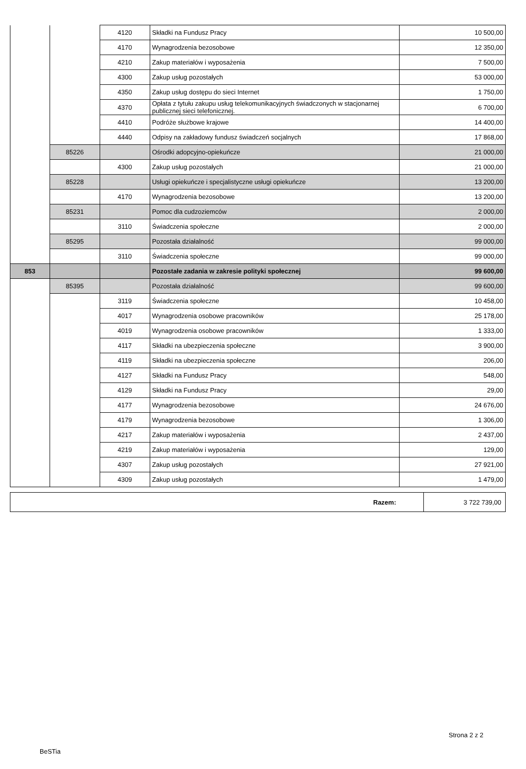| | | 4120 | Składki na Fundusz Pracy | 10 500,00 |
| | | 4170 | Wynagrodzenia bezosobowe | 12 350,00 |
| | | 4210 | Zakup materiałów i wyposażenia | 7 500,00 |
| | | 4300 | Zakup usług pozostałych | 53 000,00 |
| | | 4350 | Zakup usług dostępu do sieci Internet | 1 750,00 |
| | | 4370 | Opłata z tytułu zakupu usług telekomunikacyjnych świadczonych w stacjonarnej publicznej sieci telefonicznej. | 6 700,00 |
| | | 4410 | Podróże służbowe krajowe | 14 400,00 |
| | | 4440 | Odpisy na zakładowy fundusz świadczeń socjalnych | 17 868,00 |
| | 85226 | | Ośrodki adopcyjno-opiekuńcze | 21 000,00 |
| | | 4300 | Zakup usług pozostałych | 21 000,00 |
| | 85228 | | Usługi opiekuńcze i specjalistyczne usługi opiekuńcze | 13 200,00 |
| | | 4170 | Wynagrodzenia bezosobowe | 13 200,00 |
| | 85231 | | Pomoc dla cudzoziemców | 2 000,00 |
| | | 3110 | Świadczenia społeczne | 2 000,00 |
| | 85295 | | Pozostała działalność | 99 000,00 |
| | | 3110 | Świadczenia społeczne | 99 000,00 |
| 853 | | | Pozostałe zadania w zakresie polityki społecznej | 99 600,00 |
| | 85395 | | Pozostała działalność | 99 600,00 |
| | | 3119 | Świadczenia społeczne | 10 458,00 |
| | | 4017 | Wynagrodzenia osobowe pracowników | 25 178,00 |
| | | 4019 | Wynagrodzenia osobowe pracowników | 1 333,00 |
| | | 4117 | Składki na ubezpieczenia społeczne | 3 900,00 |
| | | 4119 | Składki na ubezpieczenia społeczne | 206,00 |
| | | 4127 | Składki na Fundusz Pracy | 548,00 |
| | | 4129 | Składki na Fundusz Pracy | 29,00 |
| | | 4177 | Wynagrodzenia bezosobowe | 24 676,00 |
| | | 4179 | Wynagrodzenia bezosobowe | 1 306,00 |
| | | 4217 | Zakup materiałów i wyposażenia | 2 437,00 |
| | | 4219 | Zakup materiałów i wyposażenia | 129,00 |
| | | 4307 | Zakup usług pozostałych | 27 921,00 |
| | | 4309 | Zakup usług pozostałych | 1 479,00 |
| Razem: | 3 722 739,00 |
Strona 2 z 2
BeSTia